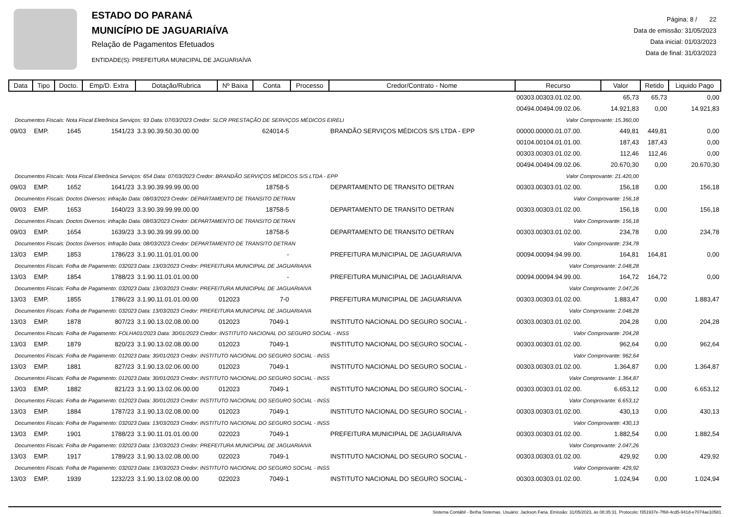ESTADO DO PARANÁ
MUNICÍPIO DE JAGUARIAÍVA
Relação de Pagamentos Efetuados
ENTIDADE(S): PREFEITURA MUNICIPAL DE JAGUARIAÍVA
Página: 8 / 22
Data de emissão: 31/05/2023
Data inicial: 01/03/2023
Data de final: 31/03/2023
| Data | Tipo | Docto. | Emp/D. Extra | Dotação/Rubrica | Nº Baixa | Conta | Processo | Credor/Contrato - Nome | Recurso | Valor | Retido | Liquido Pago |
| --- | --- | --- | --- | --- | --- | --- | --- | --- | --- | --- | --- | --- |
| | | | | | | | | | 00303.00303.01.02.00. | 65,73 | 65,73 | 0,00 |
| | | | | | | | | | 00494.00494.09.02.06. | 14.921,83 | 0,00 | 14.921,83 |
| Documentos Fiscais: Nota Fiscal Eletrônica Serviços: 93 Data: 07/03/2023 Credor: SLCR PRESTAÇÃO DE SERVIÇOS MÉDICOS EIRELI | | | | | | | | | Valor Comprovante: 15.360,00 | | | |
| 09/03 | EMP. | 1645 | 1541/23 | 3.3.90.39.50.30.00.00 | | 624014-5 | | BRANDÃO SERVIÇOS MÉDICOS S/S LTDA - EPP | 00000.00000.01.07.00. | 449,81 | 449,81 | 0,00 |
| | | | | | | | | | 00104.00104.01.01.00. | 187,43 | 187,43 | 0,00 |
| | | | | | | | | | 00303.00303.01.02.00. | 112,46 | 112,46 | 0,00 |
| | | | | | | | | | 00494.00494.09.02.06. | 20.670,30 | 0,00 | 20.670,30 |
| Documentos Fiscais: Nota Fiscal Eletrônica Serviços: 654 Data: 07/03/2023 Credor: BRANDÃO SERVIÇOS MÉDICOS S/S LTDA - EPP | | | | | | | | | Valor Comprovante: 21.420,00 | | | |
| 09/03 | EMP. | 1652 | 1641/23 | 3.3.90.39.99.99.00.00 | | 18758-5 | | DEPARTAMENTO DE TRANSITO DETRAN | 00303.00303.01.02.00. | 156,18 | 0,00 | 156,18 |
| Documentos Fiscais: Doctos Diversos: infração Data: 08/03/2023 Credor: DEPARTAMENTO DE TRANSITO DETRAN | | | | | | | | | Valor Comprovante: 156,18 | | | |
| 09/03 | EMP. | 1653 | 1640/23 | 3.3.90.39.99.99.00.00 | | 18758-5 | | DEPARTAMENTO DE TRANSITO DETRAN | 00303.00303.01.02.00. | 156,18 | 0,00 | 156,18 |
| Documentos Fiscais: Doctos Diversos: infração Data: 08/03/2023 Credor: DEPARTAMENTO DE TRANSITO DETRAN | | | | | | | | | Valor Comprovante: 156,18 | | | |
| 09/03 | EMP. | 1654 | 1639/23 | 3.3.90.39.99.99.00.00 | | 18758-5 | | DEPARTAMENTO DE TRANSITO DETRAN | 00303.00303.01.02.00. | 234,78 | 0,00 | 234,78 |
| Documentos Fiscais: Doctos Diversos: Infração Data: 08/03/2023 Credor: DEPARTAMENTO DE TRANSITO DETRAN | | | | | | | | | Valor Comprovante: 234,78 | | | |
| 13/03 | EMP. | 1853 | 1786/23 | 3.1.90.11.01.01.00.00 | | - | | PREFEITURA MUNICIPIAL DE JAGUARIAIVA | 00094.00094.94.99.00. | 164,81 | 164,81 | 0,00 |
| Documentos Fiscais: Folha de Pagamento: 032023 Data: 13/03/2023 Credor: PREFEITURA MUNICIPIAL DE JAGUARIAIVA | | | | | | | | | Valor Comprovante: 2.048,28 | | | |
| 13/03 | EMP. | 1854 | 1788/23 | 3.1.90.11.01.01.00.00 | | - | | PREFEITURA MUNICIPIAL DE JAGUARIAIVA | 00094.00094.94.99.00. | 164,72 | 164,72 | 0,00 |
| Documentos Fiscais: Folha de Pagamento: 032023 Data: 13/03/2023 Credor: PREFEITURA MUNICIPIAL DE JAGUARIAIVA | | | | | | | | | Valor Comprovante: 2.047,26 | | | |
| 13/03 | EMP. | 1855 | 1786/23 | 3.1.90.11.01.01.00.00 | 012023 | 7-0 | | PREFEITURA MUNICIPIAL DE JAGUARIAIVA | 00303.00303.01.02.00. | 1.883,47 | 0,00 | 1.883,47 |
| Documentos Fiscais: Folha de Pagamento: 032023 Data: 13/03/2023 Credor: PREFEITURA MUNICIPIAL DE JAGUARIAIVA | | | | | | | | | Valor Comprovante: 2.048,28 | | | |
| 13/03 | EMP. | 1878 | 807/23 | 3.1.90.13.02.08.00.00 | 012023 | 7049-1 | | INSTITUTO NACIONAL DO SEGURO SOCIAL - | 00303.00303.01.02.00. | 204,28 | 0,00 | 204,28 |
| Documentos Fiscais: Folha de Pagamento: FOLHA01/2023 Data: 30/01/2023 Credor: INSTITUTO NACIONAL DO SEGURO SOCIAL - INSS | | | | | | | | | Valor Comprovante: 204,28 | | | |
| 13/03 | EMP. | 1879 | 820/23 | 3.1.90.13.02.08.00.00 | 012023 | 7049-1 | | INSTITUTO NACIONAL DO SEGURO SOCIAL - | 00303.00303.01.02.00. | 962,64 | 0,00 | 962,64 |
| Documentos Fiscais: Folha de Pagamento: 012023 Data: 30/01/2023 Credor: INSTITUTO NACIONAL DO SEGURO SOCIAL - INSS | | | | | | | | | Valor Comprovante: 962,64 | | | |
| 13/03 | EMP. | 1881 | 827/23 | 3.1.90.13.02.06.00.00 | 012023 | 7049-1 | | INSTITUTO NACIONAL DO SEGURO SOCIAL - | 00303.00303.01.02.00. | 1.364,87 | 0,00 | 1.364,87 |
| Documentos Fiscais: Folha de Pagamento: 012023 Data: 30/01/2023 Credor: INSTITUTO NACIONAL DO SEGURO SOCIAL - INSS | | | | | | | | | Valor Comprovante: 1.364,87 | | | |
| 13/03 | EMP. | 1882 | 821/23 | 3.1.90.13.02.06.00.00 | 012023 | 7049-1 | | INSTITUTO NACIONAL DO SEGURO SOCIAL - | 00303.00303.01.02.00. | 6.653,12 | 0,00 | 6.653,12 |
| Documentos Fiscais: Folha de Pagamento: 012023 Data: 30/01/2023 Credor: INSTITUTO NACIONAL DO SEGURO SOCIAL - INSS | | | | | | | | | Valor Comprovante: 6.653,12 | | | |
| 13/03 | EMP. | 1884 | 1787/23 | 3.1.90.13.02.08.00.00 | 012023 | 7049-1 | | INSTITUTO NACIONAL DO SEGURO SOCIAL - | 00303.00303.01.02.00. | 430,13 | 0,00 | 430,13 |
| Documentos Fiscais: Folha de Pagamento: 032023 Data: 13/03/2023 Credor: INSTITUTO NACIONAL DO SEGURO SOCIAL - INSS | | | | | | | | | Valor Comprovante: 430,13 | | | |
| 13/03 | EMP. | 1901 | 1788/23 | 3.1.90.11.01.01.00.00 | 022023 | 7049-1 | | PREFEITURA MUNICIPIAL DE JAGUARIAIVA | 00303.00303.01.02.00. | 1.882,54 | 0,00 | 1.882,54 |
| Documentos Fiscais: Folha de Pagamento: 032023 Data: 13/03/2023 Credor: PREFEITURA MUNICIPIAL DE JAGUARIAIVA | | | | | | | | | Valor Comprovante: 2.047,26 | | | |
| 13/03 | EMP. | 1917 | 1789/23 | 3.1.90.13.02.08.00.00 | 022023 | 7049-1 | | INSTITUTO NACIONAL DO SEGURO SOCIAL - | 00303.00303.01.02.00. | 429,92 | 0,00 | 429,92 |
| Documentos Fiscais: Folha de Pagamento: 032023 Data: 13/03/2023 Credor: INSTITUTO NACIONAL DO SEGURO SOCIAL - INSS | | | | | | | | | Valor Comprovante: 429,92 | | | |
| 13/03 | EMP. | 1939 | 1232/23 | 3.1.90.13.02.08.00.00 | 022023 | 7049-1 | | INSTITUTO NACIONAL DO SEGURO SOCIAL - | 00303.00303.01.02.00. | 1.024,94 | 0,00 | 1.024,94 |
Sistema Contábil - Betha Sistemas. Usuário: Jackson.Faria. Emissão: 31/05/2023, às 08:35:31. Protocolo: f351937e-7f68-4cd5-941d-e7074ae10581